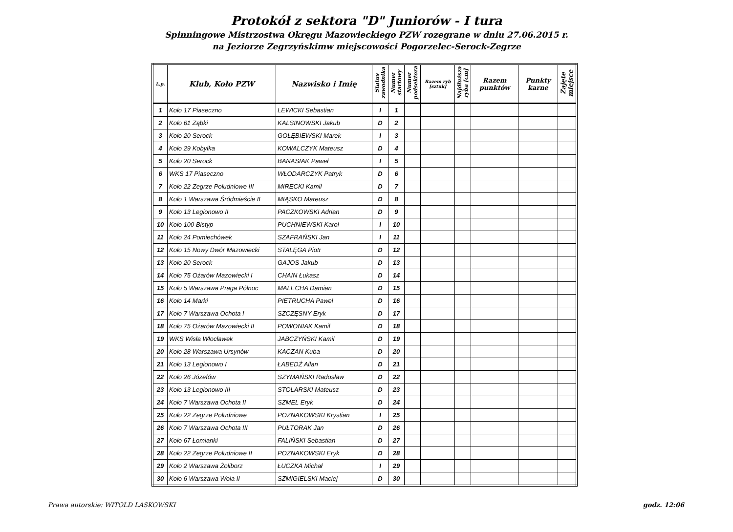Protokół z sektora "D" Juniorów - I tura
Spinningowe Mistrzostwa Okręgu Mazowieckiego PZW rozegrane w dniu 27.06.2015 r.
na Jeziorze Zegrzyńskimw miejscowości Pogorzelec-Serock-Zegrze
| L.p. | Klub, Koło PZW | Nazwisko i Imię | Status zawodnika | Numer startowy | Numer podsektora | Razem ryb [sztuk] | Najdłuższa ryba [cm] | Razem punktów | Punkty karne | Zajęte miejsce |
| --- | --- | --- | --- | --- | --- | --- | --- | --- | --- | --- |
| 1 | Koło 17 Piaseczno | LEWICKI Sebastian | I | 1 | | | | | | |
| 2 | Koło 61 Ząbki | KALSINOWSKI Jakub | D | 2 | | | | | | |
| 3 | Koło 20 Serock | GOŁĘBIEWSKI Marek | I | 3 | | | | | | |
| 4 | Koło 29 Kobyłka | KOWALCZYK Mateusz | D | 4 | | | | | | |
| 5 | Koło 20 Serock | BANASIAK Paweł | I | 5 | | | | | | |
| 6 | WKS 17 Piaseczno | WŁODARCZYK Patryk | D | 6 | | | | | | |
| 7 | Koło 22 Zegrze Południowe III | MIRECKI Kamil | D | 7 | | | | | | |
| 8 | Koło 1 Warszawa Śródmieście II | MIĄSKO Mareusz | D | 8 | | | | | | |
| 9 | Koło 13 Legionowo II | PACZKOWSKI Adrian | D | 9 | | | | | | |
| 10 | Koło 100 Bistyp | PUCHNIEWSKI Karol | I | 10 | | | | | | |
| 11 | Koło 24 Pomiechówek | SZAFRAŃSKI Jan | I | 11 | | | | | | |
| 12 | Koło 15 Nowy Dwór Mazowiecki | STALĘGA Piotr | D | 12 | | | | | | |
| 13 | Koło 20 Serock | GAJOS Jakub | D | 13 | | | | | | |
| 14 | Koło 75 Ożarów Mazowiecki I | CHAIN Łukasz | D | 14 | | | | | | |
| 15 | Koło 5 Warszawa Praga Północ | MALECHA Damian | D | 15 | | | | | | |
| 16 | Koło 14 Marki | PIETRUCHA Paweł | D | 16 | | | | | | |
| 17 | Koło 7 Warszawa Ochota I | SZCZĘSNY Eryk | D | 17 | | | | | | |
| 18 | Koło 75 Ożarów Mazowiecki II | POWONIAK Kamil | D | 18 | | | | | | |
| 19 | WKS Wisła Włocławek | JABCZYŃSKI Kamil | D | 19 | | | | | | |
| 20 | Koło 28 Warszawa Ursynów | KACZAN Kuba | D | 20 | | | | | | |
| 21 | Koło 13 Legionowo I | ŁABEDŹ Allan | D | 21 | | | | | | |
| 22 | Koło 26 Józefów | SZYMAŃSKI Radosław | D | 22 | | | | | | |
| 23 | Koło 13 Legionowo III | STOLARSKI Mateusz | D | 23 | | | | | | |
| 24 | Koło 7 Warszawa Ochota II | SZMEL Eryk | D | 24 | | | | | | |
| 25 | Koło 22 Zegrze Południowe | POZNAKOWSKI Krystian | I | 25 | | | | | | |
| 26 | Koło 7 Warszawa Ochota III | PUŁTORAK Jan | D | 26 | | | | | | |
| 27 | Koło 67 Łomianki | FALIŃSKI Sebastian | D | 27 | | | | | | |
| 28 | Koło 22 Zegrze Południowe II | POZNAKOWSKI Eryk | D | 28 | | | | | | |
| 29 | Koło 2 Warszawa Żoliborz | ŁUCZKA Michał | I | 29 | | | | | | |
| 30 | Koło 6 Warszawa Wola II | SZMIGIELSKI Maciej | D | 30 | | | | | | |
Prawa autorskie: WITOLD LASKOWSKI godz. 12:06